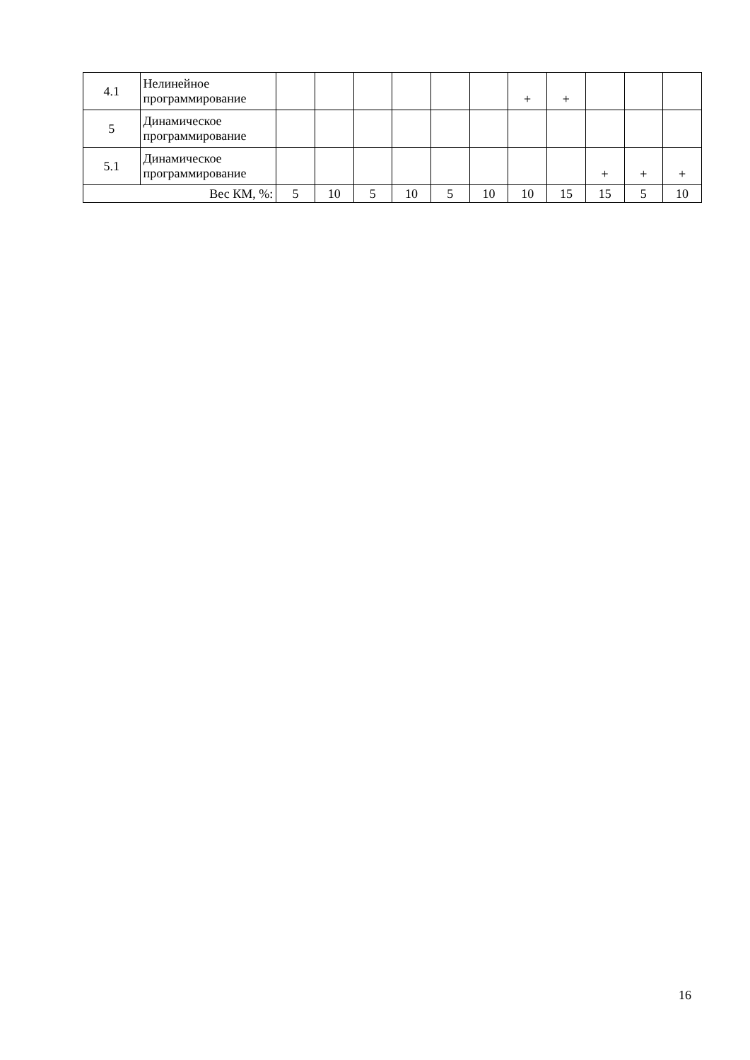| 4.1 | Нелинейное программирование | | | | | | | + | + | | | |
| 5 | Динамическое программирование | | | | | | | | | | | |
| 5.1 | Динамическое программирование | | | | | | | | | + | + | + |
| Вес КМ, %: | | 5 | 10 | 5 | 10 | 5 | 10 | 10 | 15 | 15 | 5 | 10 |
16